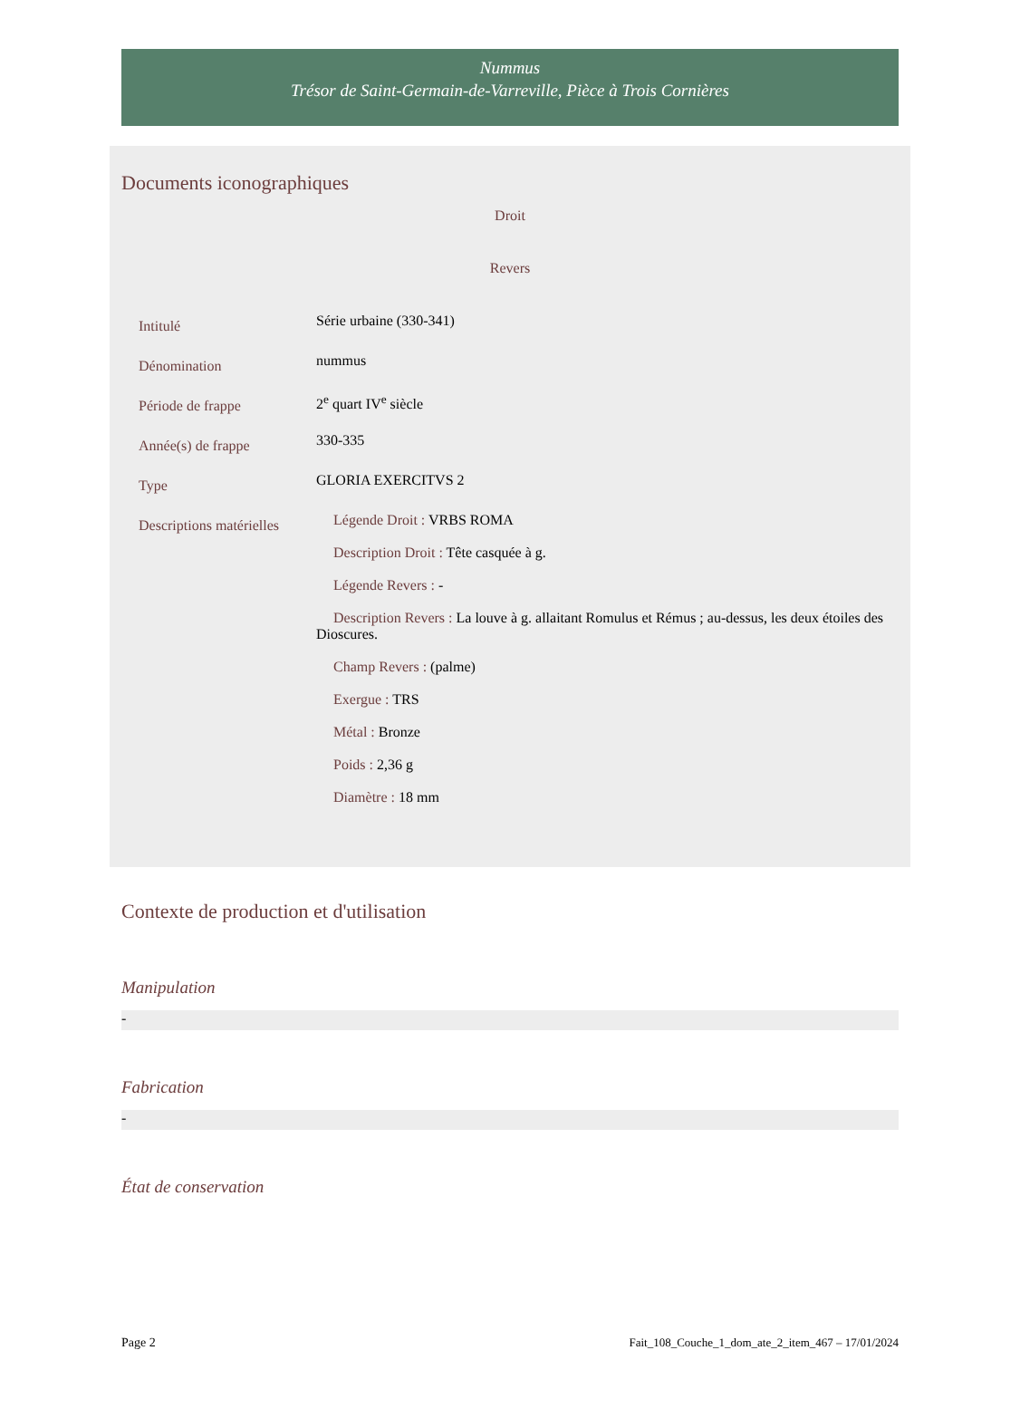Nummus
Trésor de Saint-Germain-de-Varreville, Pièce à Trois Cornières
Documents iconographiques
Droit
Revers
| Intitulé | Série urbaine (330-341) |
| Dénomination | nummus |
| Période de frappe | 2<sup>e</sup> quart IV<sup>e</sup> siècle |
| Année(s) de frappe | 330-335 |
| Type | GLORIA EXERCITVS 2 |
| Descriptions matérielles | Légende Droit : VRBS ROMA Description Droit : Tête casquée à g. Légende Revers : - Description Revers : La louve à g. allaitant Romulus et Rémus ; au-dessus, les deux étoiles des Dioscures. Champ Revers : (palme) Exergue : TRS Métal : Bronze Poids : 2,36 g Diamètre : 18 mm |
Contexte de production et d'utilisation
Manipulation
-
Fabrication
-
État de conservation
Page 2 Fait_108_Couche_1_dom_ate_2_item_467 – 17/01/2024